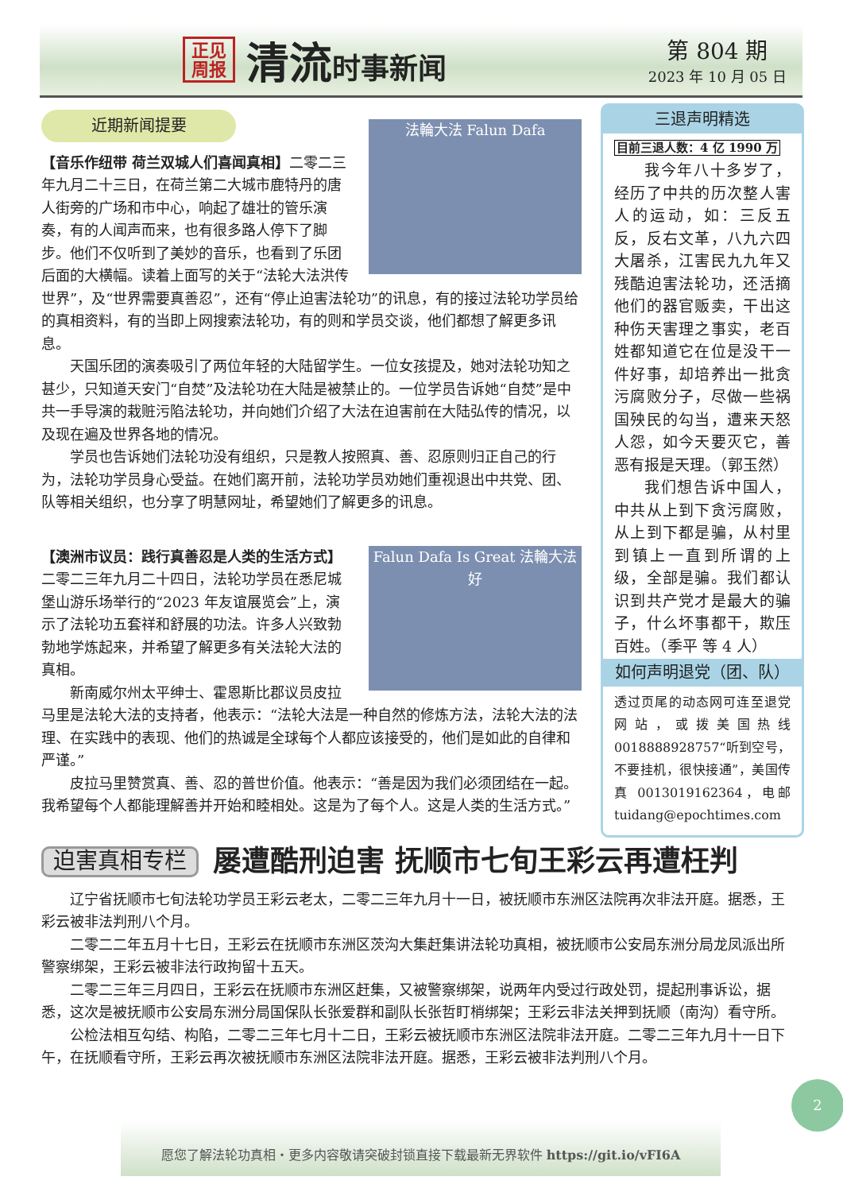正见 周报
清流时事新闻
第 804 期
2023 年 10 月 05 日
法輪大法 Falun Dafa
近期新闻提要
【音乐作纽带 荷兰双城人们喜闻真相】二零二三年九月二十三日，在荷兰第二大城市鹿特丹的唐人街旁的广场和市中心，响起了雄壮的管乐演奏，有的人闻声而来，也有很多路人停下了脚步。他们不仅听到了美妙的音乐，也看到了乐团后面的大横幅。读着上面写的关于“法轮大法洪传世界”，及“世界需要真善忍”，还有“停止迫害法轮功”的讯息，有的接过法轮功学员给的真相资料，有的当即上网搜索法轮功，有的则和学员交谈，他们都想了解更多讯息。
天国乐团的演奏吸引了两位年轻的大陆留学生。一位女孩提及，她对法轮功知之甚少，只知道天安门“自焚”及法轮功在大陆是被禁止的。一位学员告诉她“自焚”是中共一手导演的栽赃污陷法轮功，并向她们介绍了大法在迫害前在大陆弘传的情况，以及现在遍及世界各地的情况。
学员也告诉她们法轮功没有组织，只是教人按照真、善、忍原则归正自己的行为，法轮功学员身心受益。在她们离开前，法轮功学员劝她们重视退出中共党、团、队等相关组织，也分享了明慧网址，希望她们了解更多的讯息。
Falun Dafa Is Great 法輪大法好
【澳洲市议员：践行真善忍是人类的生活方式】二零二三年九月二十四日，法轮功学员在悉尼城堡山游乐场举行的“2023 年友谊展览会”上，演示了法轮功五套祥和舒展的功法。许多人兴致勃勃地学炼起来，并希望了解更多有关法轮大法的真相。
新南威尔州太平绅士、霍恩斯比郡议员皮拉马里是法轮大法的支持者，他表示：“法轮大法是一种自然的修炼方法，法轮大法的法理、在实践中的表现、他们的热诚是全球每个人都应该接受的，他们是如此的自律和严谨。”
皮拉马里赞赏真、善、忍的普世价值。他表示：“善是因为我们必须团结在一起。我希望每个人都能理解善并开始和睦相处。这是为了每个人。这是人类的生活方式。”
三退声明精选
目前三退人数：4 亿 1990 万
我今年八十多岁了，经历了中共的历次整人害人的运动，如：三反五反，反右文革，八九六四大屠杀，江害民九九年又残酷迫害法轮功，还活摘他们的器官贩卖，干出这种伤天害理之事实，老百姓都知道它在位是没干一件好事，却培养出一批贪污腐败分子，尽做一些祸国殃民的勾当，遭来天怒人怨，如今天要灭它，善恶有报是天理。（郭玉然）
我们想告诉中国人，中共从上到下贪污腐败，从上到下都是骗，从村里到镇上一直到所谓的上级，全部是骗。我们都认识到共产党才是最大的骗子，什么坏事都干，欺压百姓。（季平 等 4 人）
如何声明退党（团、队）
透过页尾的动态网可连至退党网站，或拨美国热线 0018888928757“听到空号，不要挂机，很快接通”，美国传真 0013019162364，电邮 tuidang@epochtimes.com
迫害真相专栏 屡遭酷刑迫害 抚顺市七旬王彩云再遭枉判
辽宁省抚顺市七旬法轮功学员王彩云老太，二零二三年九月十一日，被抚顺市东洲区法院再次非法开庭。据悉，王彩云被非法判刑八个月。
二零二二年五月十七日，王彩云在抚顺市东洲区茨沟大集赶集讲法轮功真相，被抚顺市公安局东洲分局龙凤派出所警察绑架，王彩云被非法行政拘留十五天。
二零二三年三月四日，王彩云在抚顺市东洲区赶集，又被警察绑架，说两年内受过行政处罚，提起刑事诉讼，据悉，这次是被抚顺市公安局东洲分局国保队长张爱群和副队长张哲盯梢绑架；王彩云非法关押到抚顺（南沟）看守所。
公检法相互勾结、构陷，二零二三年七月十二日，王彩云被抚顺市东洲区法院非法开庭。二零二三年九月十一日下午，在抚顺看守所，王彩云再次被抚顺市东洲区法院非法开庭。据悉，王彩云被非法判刑八个月。
2
愿您了解法轮功真相・更多内容敬请突破封锁直接下载最新无界软件 https://git.io/vFI6A